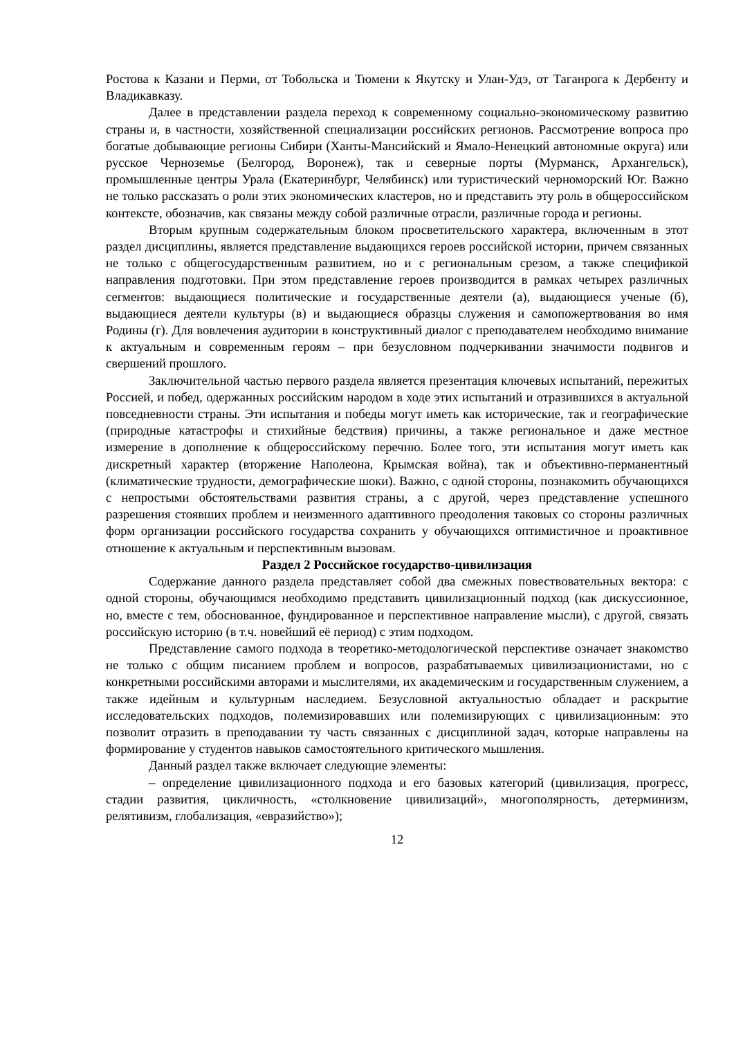Ростова к Казани и Перми, от Тобольска и Тюмени к Якутску и Улан-Удэ, от Таганрога к Дербенту и Владикавказу.
Далее в представлении раздела переход к современному социально-экономическому развитию страны и, в частности, хозяйственной специализации российских регионов. Рассмотрение вопроса про богатые добывающие регионы Сибири (Ханты-Мансийский и Ямало-Ненецкий автономные округа) или русское Черноземье (Белгород, Воронеж), так и северные порты (Мурманск, Архангельск), промышленные центры Урала (Екатеринбург, Челябинск) или туристический черноморский Юг. Важно не только рассказать о роли этих экономических кластеров, но и представить эту роль в общероссийском контексте, обозначив, как связаны между собой различные отрасли, различные города и регионы.
Вторым крупным содержательным блоком просветительского характера, включенным в этот раздел дисциплины, является представление выдающихся героев российской истории, причем связанных не только с общегосударственным развитием, но и с региональным срезом, а также спецификой направления подготовки. При этом представление героев производится в рамках четырех различных сегментов: выдающиеся политические и государственные деятели (а), выдающиеся ученые (б), выдающиеся деятели культуры (в) и выдающиеся образцы служения и самопожертвования во имя Родины (г). Для вовлечения аудитории в конструктивный диалог с преподавателем необходимо внимание к актуальным и современным героям – при безусловном подчеркивании значимости подвигов и свершений прошлого.
Заключительной частью первого раздела является презентация ключевых испытаний, пережитых Россией, и побед, одержанных российским народом в ходе этих испытаний и отразившихся в актуальной повседневности страны. Эти испытания и победы могут иметь как исторические, так и географические (природные катастрофы и стихийные бедствия) причины, а также региональное и даже местное измерение в дополнение к общероссийскому перечню. Более того, эти испытания могут иметь как дискретный характер (вторжение Наполеона, Крымская война), так и объективно-перманентный (климатические трудности, демографические шоки). Важно, с одной стороны, познакомить обучающихся с непростыми обстоятельствами развития страны, а с другой, через представление успешного разрешения стоявших проблем и неизменного адаптивного преодоления таковых со стороны различных форм организации российского государства сохранить у обучающихся оптимистичное и проактивное отношение к актуальным и перспективным вызовам.
Раздел 2 Российское государство-цивилизация
Содержание данного раздела представляет собой два смежных повествовательных вектора: с одной стороны, обучающимся необходимо представить цивилизационный подход (как дискуссионное, но, вместе с тем, обоснованное, фундированное и перспективное направление мысли), с другой, связать российскую историю (в т.ч. новейший её период) с этим подходом.
Представление самого подхода в теоретико-методологической перспективе означает знакомство не только с общим писанием проблем и вопросов, разрабатываемых цивилизационистами, но с конкретными российскими авторами и мыслителями, их академическим и государственным служением, а также идейным и культурным наследием. Безусловной актуальностью обладает и раскрытие исследовательских подходов, полемизировавших или полемизирующих с цивилизационным: это позволит отразить в преподавании ту часть связанных с дисциплиной задач, которые направлены на формирование у студентов навыков самостоятельного критического мышления.
Данный раздел также включает следующие элементы:
– определение цивилизационного подхода и его базовых категорий (цивилизация, прогресс, стадии развития, цикличность, «столкновение цивилизаций», многополярность, детерминизм, релятивизм, глобализация, «евразийство»);
12